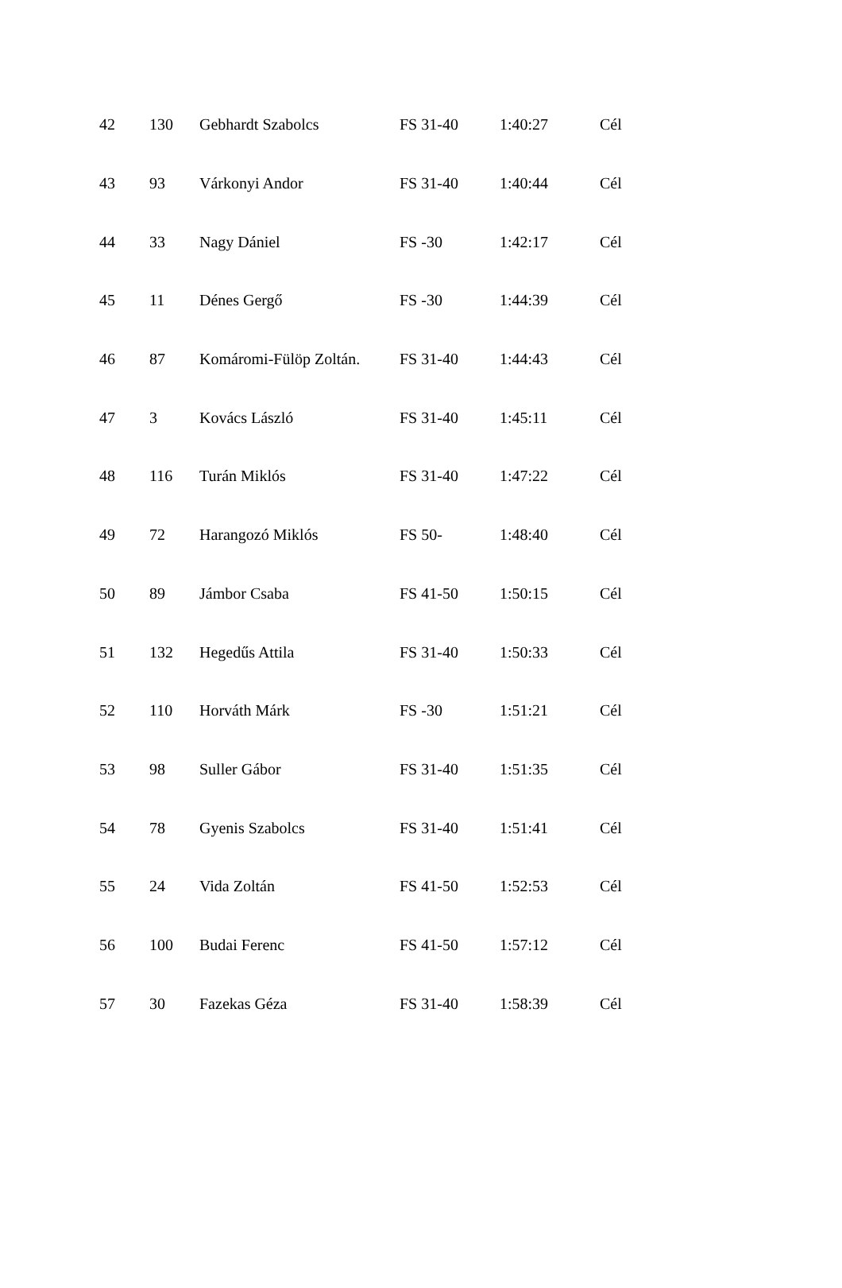| 42 | 130 | Gebhardt Szabolcs | FS 31-40 | 1:40:27 | Cél |
| 43 | 93 | Várkonyi Andor | FS 31-40 | 1:40:44 | Cél |
| 44 | 33 | Nagy Dániel | FS -30 | 1:42:17 | Cél |
| 45 | 11 | Dénes Gergő | FS -30 | 1:44:39 | Cél |
| 46 | 87 | Komáromi-Fülöp Zoltán. | FS 31-40 | 1:44:43 | Cél |
| 47 | 3 | Kovács László | FS 31-40 | 1:45:11 | Cél |
| 48 | 116 | Turán Miklós | FS 31-40 | 1:47:22 | Cél |
| 49 | 72 | Harangozó Miklós | FS 50- | 1:48:40 | Cél |
| 50 | 89 | Jámbor Csaba | FS 41-50 | 1:50:15 | Cél |
| 51 | 132 | Hegedűs Attila | FS 31-40 | 1:50:33 | Cél |
| 52 | 110 | Horváth Márk | FS -30 | 1:51:21 | Cél |
| 53 | 98 | Suller Gábor | FS 31-40 | 1:51:35 | Cél |
| 54 | 78 | Gyenis Szabolcs | FS 31-40 | 1:51:41 | Cél |
| 55 | 24 | Vida Zoltán | FS 41-50 | 1:52:53 | Cél |
| 56 | 100 | Budai Ferenc | FS 41-50 | 1:57:12 | Cél |
| 57 | 30 | Fazekas Géza | FS 31-40 | 1:58:39 | Cél |